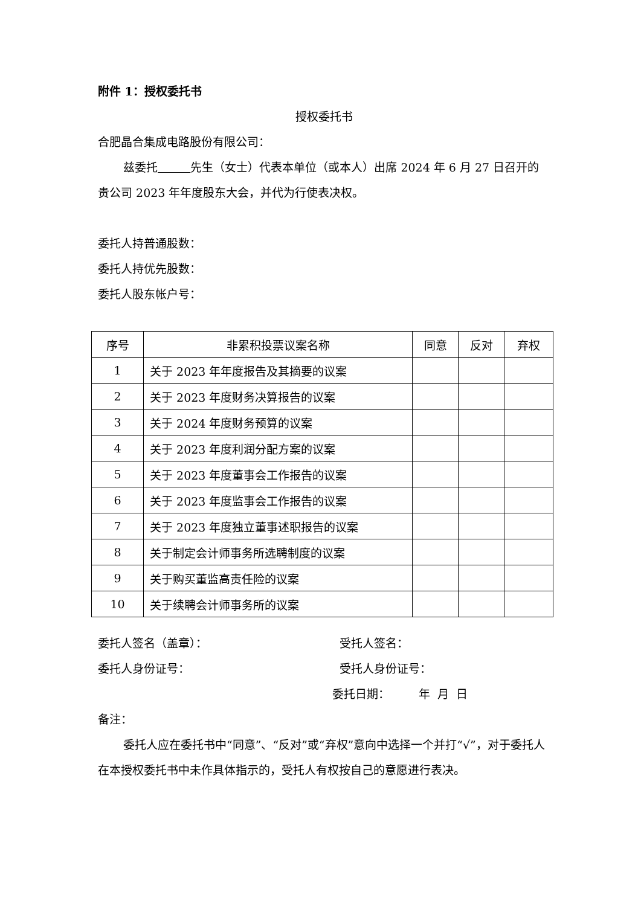附件 1：授权委托书
授权委托书
合肥晶合集成电路股份有限公司：
兹委托 先生（女士）代表本单位（或本人）出席 2024 年 6 月 27 日召开的贵公司 2023 年年度股东大会，并代为行使表决权。
委托人持普通股数：
委托人持优先股数：
委托人股东帐户号：
| 序号 | 非累积投票议案名称 | 同意 | 反对 | 弃权 |
| --- | --- | --- | --- | --- |
| 1 | 关于 2023 年年度报告及其摘要的议案 | | | |
| 2 | 关于 2023 年度财务决算报告的议案 | | | |
| 3 | 关于 2024 年度财务预算的议案 | | | |
| 4 | 关于 2023 年度利润分配方案的议案 | | | |
| 5 | 关于 2023 年度董事会工作报告的议案 | | | |
| 6 | 关于 2023 年度监事会工作报告的议案 | | | |
| 7 | 关于 2023 年度独立董事述职报告的议案 | | | |
| 8 | 关于制定会计师事务所选聘制度的议案 | | | |
| 9 | 关于购买董监高责任险的议案 | | | |
| 10 | 关于续聘会计师事务所的议案 | | | |
委托人签名（盖章）： 受托人签名：
委托人身份证号： 受托人身份证号：
委托日期： 年 月 日
备注：
委托人应在委托书中“同意”、“反对”或“弃权”意向中选择一个并打“√”，对于委托人在本授权委托书中未作具体指示的，受托人有权按自己的意愿进行表决。